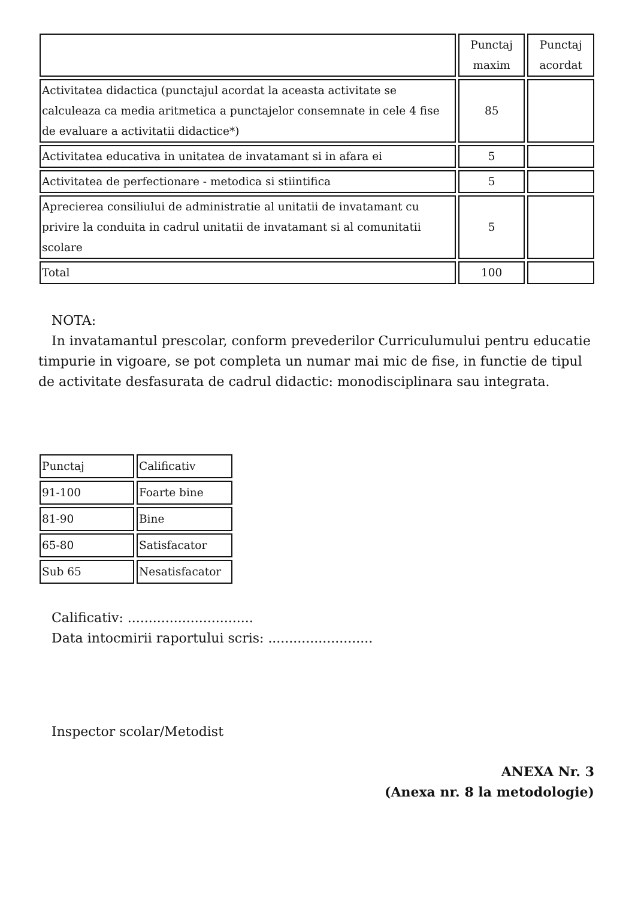| | Punctaj maxim | Punctaj acordat |
| --- | --- | --- |
| Activitatea didactica (punctajul acordat la aceasta activitate se calculeaza ca media aritmetica a punctajelor consemnate in cele 4 fise de evaluare a activitatii didactice*) | 85 | |
| Activitatea educativa in unitatea de invatamant si in afara ei | 5 | |
| Activitatea de perfectionare - metodica si stiintifica | 5 | |
| Aprecierea consiliului de administratie al unitatii de invatamant cu privire la conduita in cadrul unitatii de invatamant si al comunitatii scolare | 5 | |
| Total | 100 | |
NOTA:
In invatamantul prescolar, conform prevederilor Curriculumului pentru educatie timpurie in vigoare, se pot completa un numar mai mic de fise, in functie de tipul de activitate desfasurata de cadrul didactic: monodisciplinara sau integrata.
| Punctaj | Calificativ |
| 91-100 | Foarte bine |
| 81-90 | Bine |
| 65-80 | Satisfacator |
| Sub 65 | Nesatisfacator |
Calificativ: ..............................
Data intocmirii raportului scris: .........................
Inspector scolar/Metodist
ANEXA Nr. 3
(Anexa nr. 8 la metodologie)